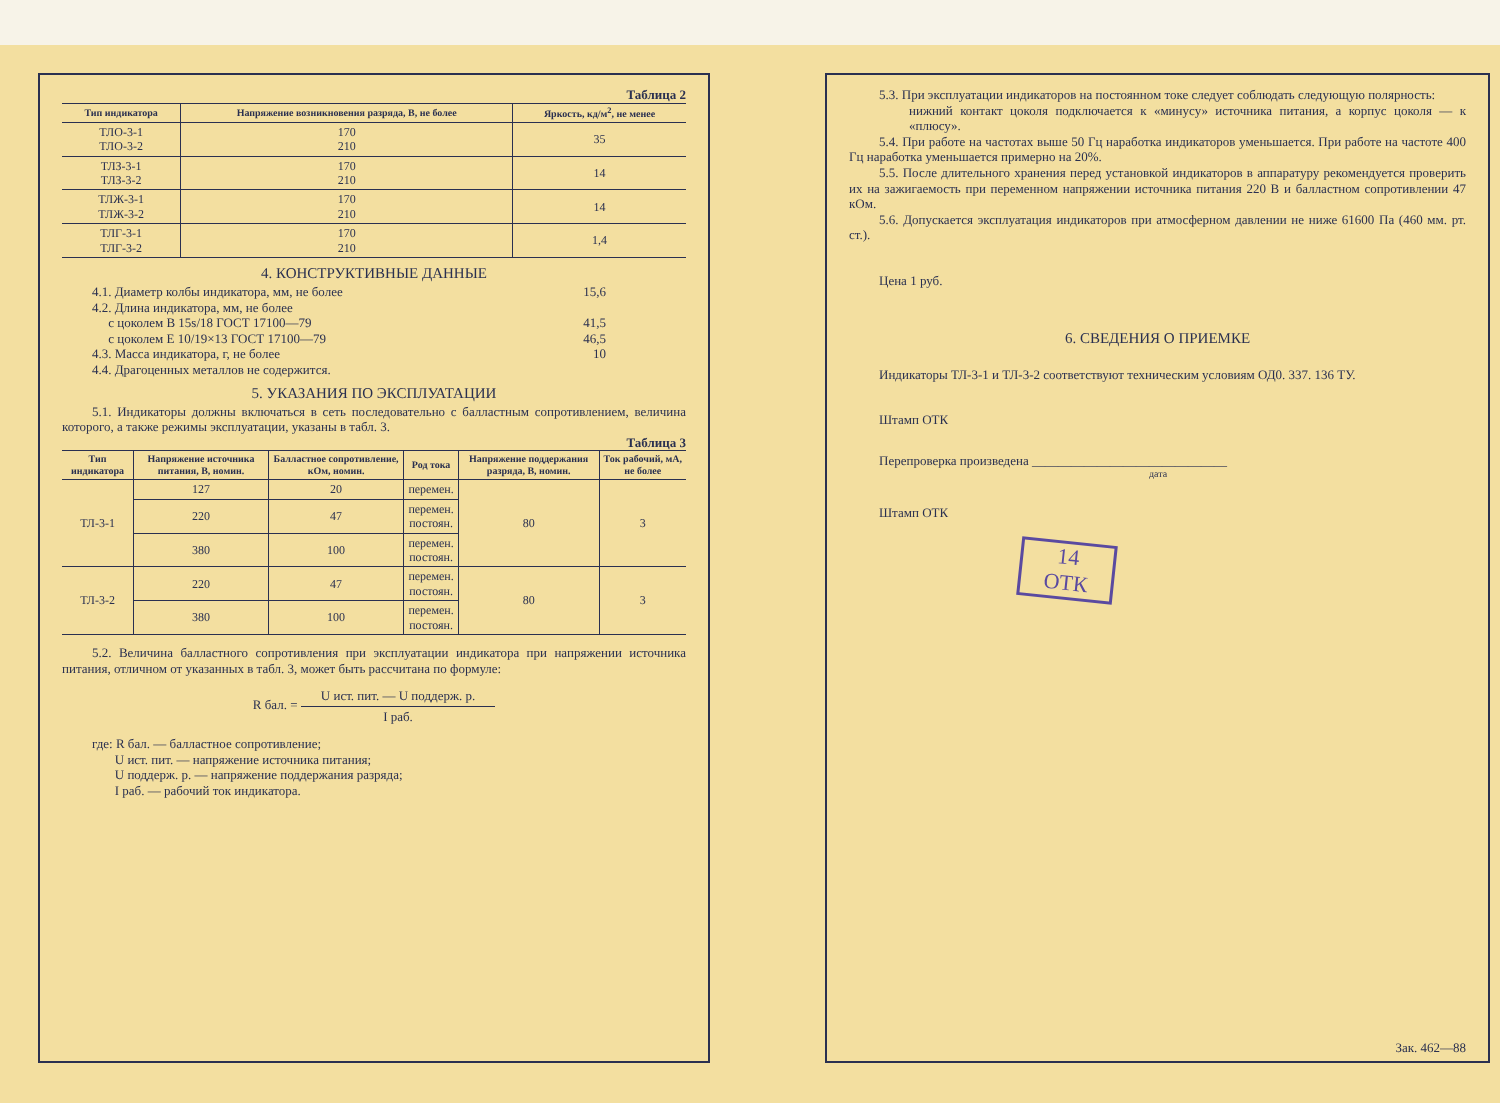Таблица 2
| Тип индикатора | Напряжение возникновения разряда, В, не более | Яркость, кд/м<sup>2</sup>, не менее |
| --- | --- | --- |
| ТЛО-3-1 ТЛО-3-2 | 170 210 | 35 |
| ТЛЗ-3-1 ТЛЗ-3-2 | 170 210 | 14 |
| ТЛЖ-3-1 ТЛЖ-3-2 | 170 210 | 14 |
| ТЛГ-3-1 ТЛГ-3-2 | 170 210 | 1,4 |
4. КОНСТРУКТИВНЫЕ ДАННЫЕ
4.1. Диаметр колбы индикатора, мм, не более 15,6
4.2. Длина индикатора, мм, не более
с цоколем В 15s/18 ГОСТ 17100—79 41,5
с цоколем Е 10/19×13 ГОСТ 17100—79 46,5
4.3. Масса индикатора, г, не более 10
4.4. Драгоценных металлов не содержится.
5. УКАЗАНИЯ ПО ЭКСПЛУАТАЦИИ
5.1. Индикаторы должны включаться в сеть последовательно с балластным сопротивлением, величина которого, а также режимы эксплуатации, указаны в табл. 3.
Таблица 3
| Тип индикатора | Напряжение источника питания, В, номин. | Балластное сопротивление, кОм, номин. | Род тока | Напряжение поддержания разряда, В, номин. | Ток рабочий, мА, не более |
| --- | --- | --- | --- | --- | --- |
| ТЛ-3-1 | 127 | 20 | перемен. | 80 | 3 |
| | 220 | 47 | перемен. постоян. | | |
| | 380 | 100 | перемен. постоян. | | |
| ТЛ-3-2 | 220 | 47 | перемен. постоян. | 80 | 3 |
| | 380 | 100 | перемен. постоян. | | |
5.2. Величина балластного сопротивления при эксплуатации индикатора при напряжении источника питания, отличном от указанных в табл. 3, может быть рассчитана по формуле:
R бал. = U ист. пит. — U поддерж. р. I раб.
где: R бал. — балластное сопротивление;
U ист. пит. — напряжение источника питания;
U поддерж. р. — напряжение поддержания разряда;
I раб. — рабочий ток индикатора.
5.3. При эксплуатации индикаторов на постоянном токе следует соблюдать следующую полярность:
нижний контакт цоколя подключается к «минусу» источника питания, а корпус цоколя — к «плюсу».
5.4. При работе на частотах выше 50 Гц наработка индикаторов уменьшается. При работе на частоте 400 Гц наработка уменьшается примерно на 20%.
5.5. После длительного хранения перед установкой индикаторов в аппаратуру рекомендуется проверить их на зажигаемость при переменном напряжении источника питания 220 В и балластном сопротивлении 47 кОм.
5.6. Допускается эксплуатация индикаторов при атмосферном давлении не ниже 61600 Па (460 мм. рт. ст.).
Цена 1 руб.
6. СВЕДЕНИЯ О ПРИЕМКЕ
Индикаторы ТЛ-3-1 и ТЛ-3-2 соответствуют техническим условиям ОД0. 337. 136 ТУ.
Штамп ОТК
Перепроверка произведена ______________________________
дата
Штамп ОТК
14
ОТК
Зак. 462—88